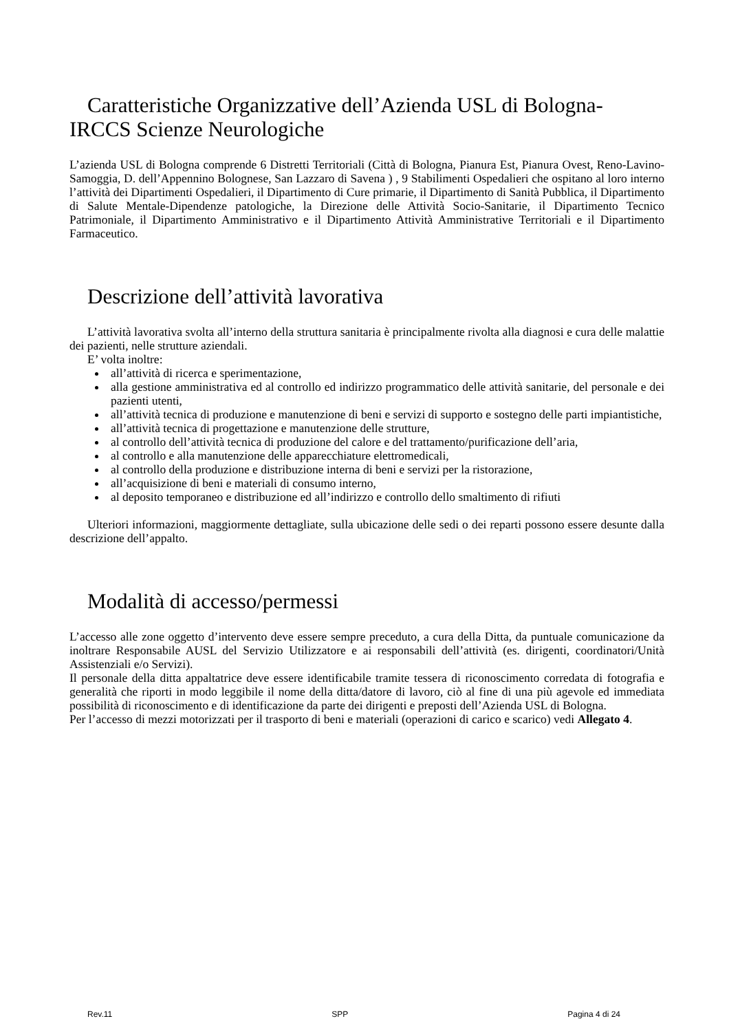Caratteristiche Organizzative dell’Azienda USL di Bologna-
IRCCS Scienze Neurologiche
L’azienda USL di Bologna comprende 6 Distretti Territoriali (Città di Bologna, Pianura Est, Pianura Ovest, Reno-Lavino-Samoggia, D. dell’Appennino Bolognese, San Lazzaro di Savena ) , 9 Stabilimenti Ospedalieri che ospitano al loro interno l’attività dei Dipartimenti Ospedalieri, il Dipartimento di Cure primarie, il Dipartimento di Sanità Pubblica, il Dipartimento di Salute Mentale-Dipendenze patologiche, la Direzione delle Attività Socio-Sanitarie, il Dipartimento Tecnico Patrimoniale, il Dipartimento Amministrativo e il Dipartimento Attività Amministrative Territoriali e il Dipartimento Farmaceutico.
Descrizione dell’attività lavorativa
L’attività lavorativa svolta all’interno della struttura sanitaria è principalmente rivolta alla diagnosi e cura delle malattie dei pazienti, nelle strutture aziendali.
E’ volta inoltre:
all’attività di ricerca e sperimentazione,
alla gestione amministrativa ed al controllo ed indirizzo programmatico delle attività sanitarie, del personale e dei pazienti utenti,
all’attività tecnica di produzione e manutenzione di beni e servizi di supporto e sostegno delle parti impiantistiche,
all’attività tecnica di progettazione e manutenzione delle strutture,
al controllo dell’attività tecnica di produzione del calore e del trattamento/purificazione dell’aria,
al controllo e alla manutenzione delle apparecchiature elettromedicali,
al controllo della produzione e distribuzione interna di beni e servizi per la ristorazione,
all’acquisizione di beni e materiali di consumo interno,
al deposito temporaneo e distribuzione ed all’indirizzo e controllo dello smaltimento di rifiuti
Ulteriori informazioni, maggiormente dettagliate, sulla ubicazione delle sedi o dei reparti possono essere desunte dalla descrizione dell’appalto.
Modalità di accesso/permessi
L’accesso alle zone oggetto d’intervento deve essere sempre preceduto, a cura della Ditta, da puntuale comunicazione da inoltrare Responsabile AUSL del Servizio Utilizzatore e ai responsabili dell’attività (es. dirigenti, coordinatori/Unità Assistenziali e/o Servizi).
Il personale della ditta appaltatrice deve essere identificabile tramite tessera di riconoscimento corredata di fotografia e generalità che riporti in modo leggibile il nome della ditta/datore di lavoro, ciò al fine di una più agevole ed immediata possibilità di riconoscimento e di identificazione da parte dei dirigenti e preposti dell’Azienda USL di Bologna.
Per l’accesso di mezzi motorizzati per il trasporto di beni e materiali (operazioni di carico e scarico) vedi Allegato 4.
Rev.11 SPP Pagina 4 di 24